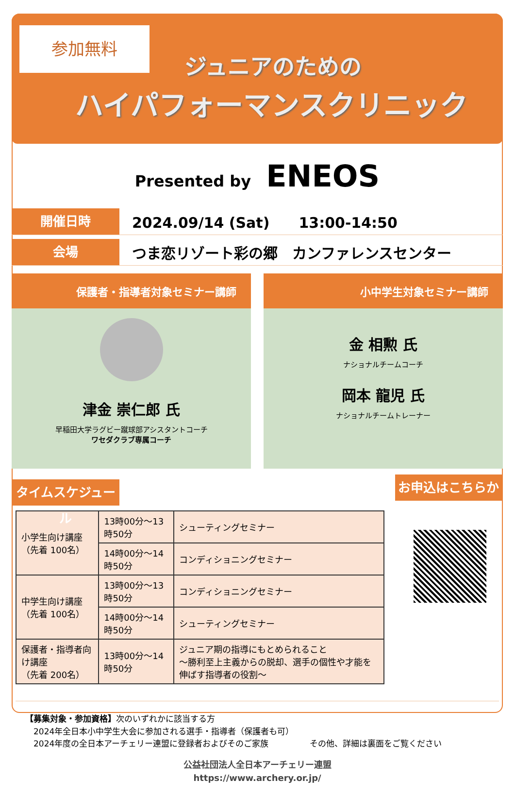参加無料
ジュニアのための
ハイパフォーマンスクリニック
Presented by ENEOS
開催日時
2024.09/14 (Sat)　　13:00-14:50
会場
つま恋リゾート彩の郷　カンファレンスセンター
保護者・指導者対象セミナー講師
津金 崇仁郎 氏
早稲田大学ラグビー蹴球部アシスタントコーチ
ワセダクラブ専属コーチ
小中学生対象セミナー講師
金 相勲 氏
ナショナルチームコーチ
岡本 龍児 氏
ナショナルチームトレーナー
タイムスケジュール
| 小学生向け講座 （先着 100名） | 13時00分～13時50分 | シューティングセミナー |
| | 14時00分～14時50分 | コンディショニングセミナー |
| 中学生向け講座 （先着 100名） | 13時00分～13時50分 | コンディショニングセミナー |
| | 14時00分～14時50分 | シューティングセミナー |
| 保護者・指導者向け講座 （先着 200名） | 13時00分～14時50分 | ジュニア期の指導にもとめられること ～勝利至上主義からの脱却、選手の個性や才能を伸ばす指導者の役割～ |
お申込はこちらから
【募集対象・参加資格】次のいずれかに該当する方
　2024年全日本小中学生大会に参加される選手・指導者（保護者も可）
　2024年度の全日本アーチェリー連盟に登録者およびそのご家族　　　　　その他、詳細は裏面をご覧ください
公益社団法人全日本アーチェリー連盟
https://www.archery.or.jp/